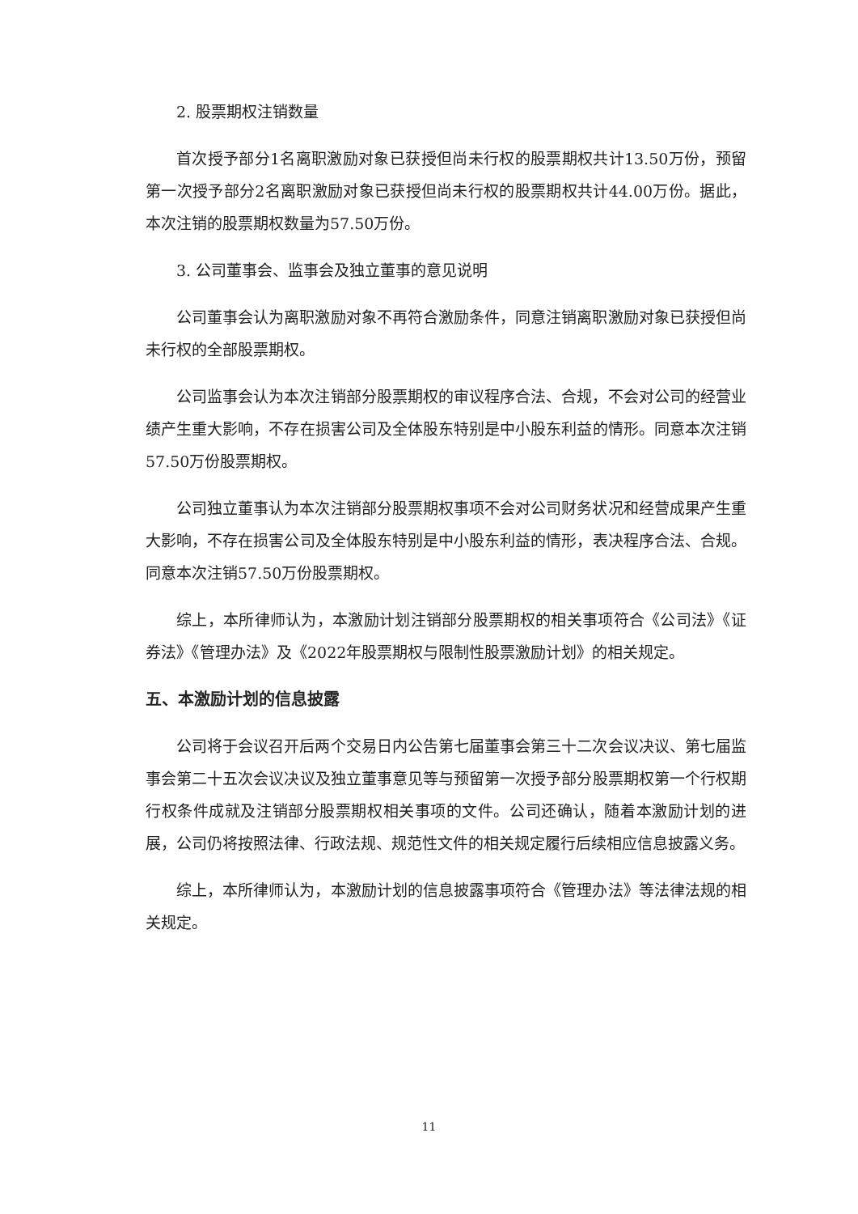2. 股票期权注销数量
首次授予部分1名离职激励对象已获授但尚未行权的股票期权共计13.50万份，预留第一次授予部分2名离职激励对象已获授但尚未行权的股票期权共计44.00万份。据此，本次注销的股票期权数量为57.50万份。
3. 公司董事会、监事会及独立董事的意见说明
公司董事会认为离职激励对象不再符合激励条件，同意注销离职激励对象已获授但尚未行权的全部股票期权。
公司监事会认为本次注销部分股票期权的审议程序合法、合规，不会对公司的经营业绩产生重大影响，不存在损害公司及全体股东特别是中小股东利益的情形。同意本次注销57.50万份股票期权。
公司独立董事认为本次注销部分股票期权事项不会对公司财务状况和经营成果产生重大影响，不存在损害公司及全体股东特别是中小股东利益的情形，表决程序合法、合规。同意本次注销57.50万份股票期权。
综上，本所律师认为，本激励计划注销部分股票期权的相关事项符合《公司法》《证券法》《管理办法》及《2022年股票期权与限制性股票激励计划》的相关规定。
五、本激励计划的信息披露
公司将于会议召开后两个交易日内公告第七届董事会第三十二次会议决议、第七届监事会第二十五次会议决议及独立董事意见等与预留第一次授予部分股票期权第一个行权期行权条件成就及注销部分股票期权相关事项的文件。公司还确认，随着本激励计划的进展，公司仍将按照法律、行政法规、规范性文件的相关规定履行后续相应信息披露义务。
综上，本所律师认为，本激励计划的信息披露事项符合《管理办法》等法律法规的相关规定。
11